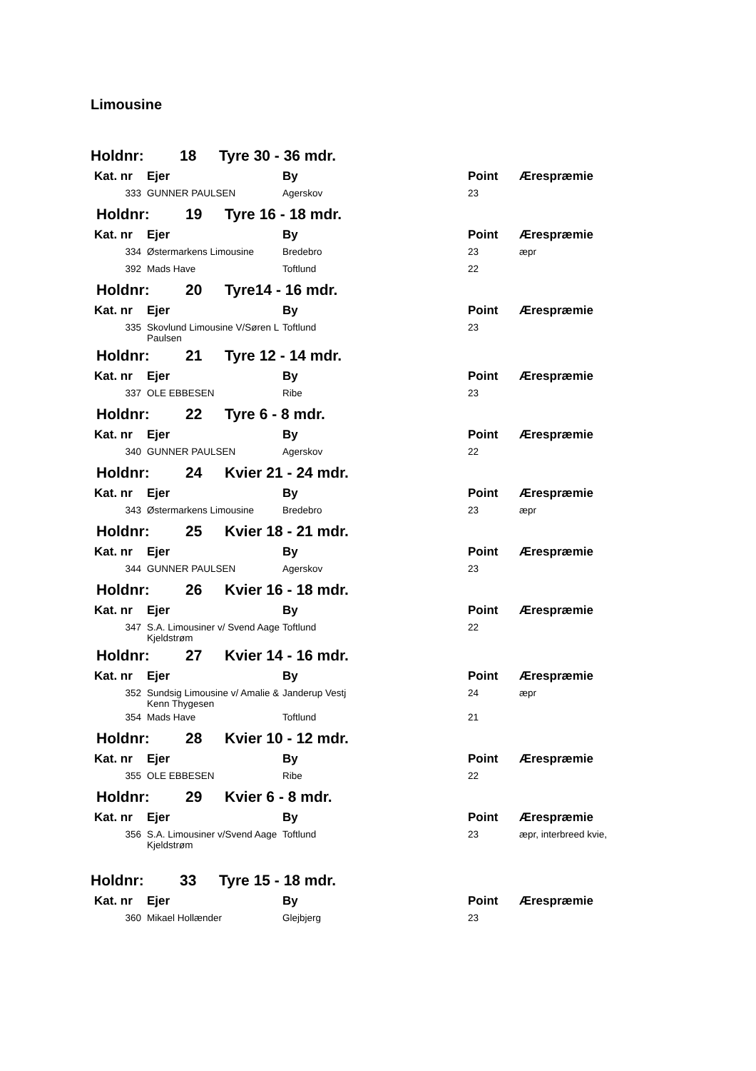Limousine
Holdnr: 18 Tyre 30 - 36 mdr.
| Kat. nr | Ejer | By | Point | Ærespræmie |
| --- | --- | --- | --- | --- |
| 333 | GUNNER PAULSEN | Agerskov | 23 | |
Holdnr: 19 Tyre 16 - 18 mdr.
| Kat. nr | Ejer | By | Point | Ærespræmie |
| --- | --- | --- | --- | --- |
| 334 | Østermarkens Limousine | Bredebro | 23 | æpr |
| 392 | Mads Have | Toftlund | 22 | |
Holdnr: 20 Tyre14 - 16 mdr.
| Kat. nr | Ejer | By | Point | Ærespræmie |
| --- | --- | --- | --- | --- |
| 335 | Skovlund Limousine V/Søren L Paulsen | Toftlund | 23 | |
Holdnr: 21 Tyre 12 - 14 mdr.
| Kat. nr | Ejer | By | Point | Ærespræmie |
| --- | --- | --- | --- | --- |
| 337 | OLE EBBESEN | Ribe | 23 | |
Holdnr: 22 Tyre 6 - 8 mdr.
| Kat. nr | Ejer | By | Point | Ærespræmie |
| --- | --- | --- | --- | --- |
| 340 | GUNNER PAULSEN | Agerskov | 22 | |
Holdnr: 24 Kvier 21 - 24 mdr.
| Kat. nr | Ejer | By | Point | Ærespræmie |
| --- | --- | --- | --- | --- |
| 343 | Østermarkens Limousine | Bredebro | 23 | æpr |
Holdnr: 25 Kvier 18 - 21 mdr.
| Kat. nr | Ejer | By | Point | Ærespræmie |
| --- | --- | --- | --- | --- |
| 344 | GUNNER PAULSEN | Agerskov | 23 | |
Holdnr: 26 Kvier 16 - 18 mdr.
| Kat. nr | Ejer | By | Point | Ærespræmie |
| --- | --- | --- | --- | --- |
| 347 | S.A. Limousiner v/ Svend Aage Kjeldstrøm | Toftlund | 22 | |
Holdnr: 27 Kvier 14 - 16 mdr.
| Kat. nr | Ejer | By | Point | Ærespræmie |
| --- | --- | --- | --- | --- |
| 352 | Sundsig Limousine v/ Amalie & Kenn Thygesen | Janderup Vestj | 24 | æpr |
| 354 | Mads Have | Toftlund | 21 | |
Holdnr: 28 Kvier 10 - 12 mdr.
| Kat. nr | Ejer | By | Point | Ærespræmie |
| --- | --- | --- | --- | --- |
| 355 | OLE EBBESEN | Ribe | 22 | |
Holdnr: 29 Kvier 6 - 8 mdr.
| Kat. nr | Ejer | By | Point | Ærespræmie |
| --- | --- | --- | --- | --- |
| 356 | S.A. Limousiner v/Svend Aage Kjeldstrøm | Toftlund | 23 | æpr, interbreed kvie, |
Holdnr: 33 Tyre 15 - 18 mdr.
| Kat. nr | Ejer | By | Point | Ærespræmie |
| --- | --- | --- | --- | --- |
| 360 | Mikael Hollænder | Glejbjerg | 23 | |